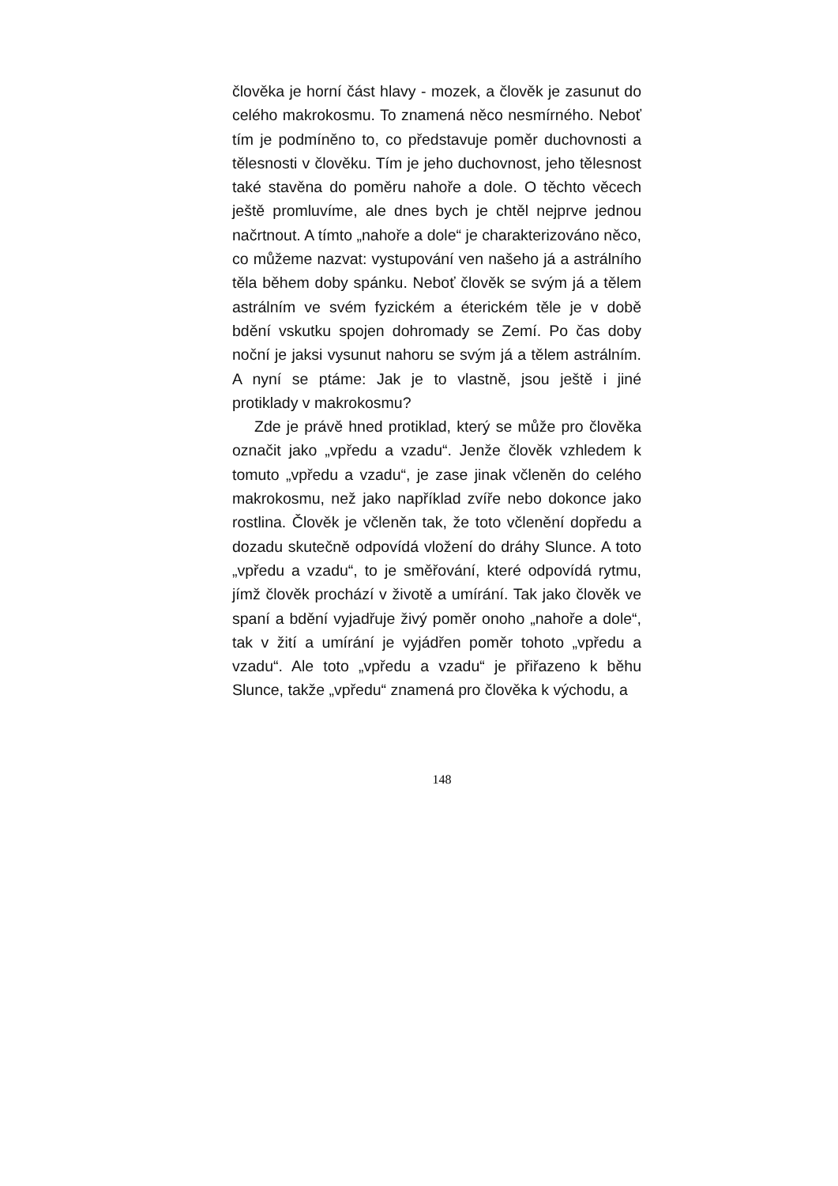člověka je horní část hlavy - mozek, a člověk je zasunut do celého makrokosmu. To znamená něco nesmírného. Neboť tím je podmíněno to, co představuje poměr duchovnosti a tělesnosti v člověku. Tím je jeho duchovnost, jeho tělesnost také stavěna do poměru nahoře a dole. O těchto věcech ještě promluvíme, ale dnes bych je chtěl nejprve jednou načrtnout. A tímto „nahoře a dole“ je charakterizováno něco, co můžeme nazvat: vystupování ven našeho já a astrálního těla během doby spánku. Neboť člověk se svým já a tělem astrálním ve svém fyzickém a éterickém těle je v době bdění vskutku spojen dohromady se Zemí. Po čas doby noční je jaksi vysunut nahoru se svým já a tělem astrálním. A nyní se ptáme: Jak je to vlastně, jsou ještě i jiné protiklady v makrokosmu?
Zde je právě hned protiklad, který se může pro člověka označit jako „vpředu a vzadu“. Jenže člověk vzhledem k tomuto „vpředu a vzadu“, je zase jinak včleněn do celého makrokosmu, než jako například zvíře nebo dokonce jako rostlina. Člověk je včleněn tak, že toto včlenění dopředu a dozadu skutečně odpovídá vložení do dráhy Slunce. A toto „vpředu a vzadu“, to je směřování, které odpovídá rytmu, jímž člověk prochází v životě a umírání. Tak jako člověk ve spaní a bdění vyjadřuje živý poměr onoho „nahoře a dole“, tak v žití a umírání je vyjádřen poměr tohoto „vpředu a vzadu“. Ale toto „vpředu a vzadu“ je přiřazeno k běhu Slunce, takže „vpředu“ znamená pro člověka k východu, a
148